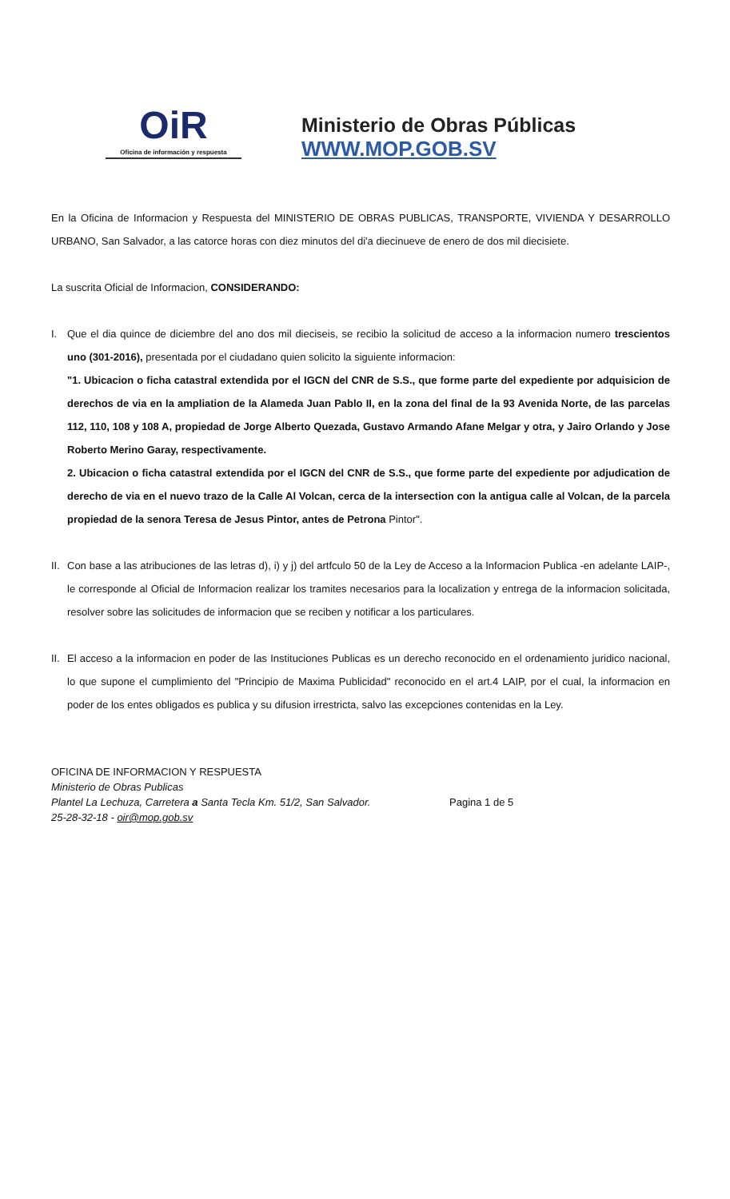OiR
Oficina de información y respuesta
Ministerio de Obras Públicas
WWW.MOP.GOB.SV
En la Oficina de Informacion y Respuesta del MINISTERIO DE OBRAS PUBLICAS, TRANSPORTE, VIVIENDA Y DESARROLLO URBANO, San Salvador, a las catorce horas con diez minutos del di'a diecinueve de enero de dos mil diecisiete.
La suscrita Oficial de Informacion, CONSIDERANDO:
I. Que el dia quince de diciembre del ano dos mil dieciseis, se recibio la solicitud de acceso a la informacion numero trescientos uno (301-2016), presentada por el ciudadano quien solicito la siguiente informacion:
"1. Ubicacion o ficha catastral extendida por el IGCN del CNR de S.S., que forme parte del expediente por adquisicion de derechos de via en la ampliation de la Alameda Juan Pablo II, en la zona del final de la 93 Avenida Norte, de las parcelas 112, 110, 108 y 108 A, propiedad de Jorge Alberto Quezada, Gustavo Armando Afane Melgar y otra, y Jairo Orlando y Jose Roberto Merino Garay, respectivamente.
2. Ubicacion o ficha catastral extendida por el IGCN del CNR de S.S., que forme parte del expediente por adjudication de derecho de via en el nuevo trazo de la Calle Al Volcan, cerca de la intersection con la antigua calle al Volcan, de la parcela propiedad de la senora Teresa de Jesus Pintor, antes de Petrona Pintor".
II.
Con base a las atribuciones de las letras d), i) y j) del artfculo 50 de la Ley de Acceso a la Informacion Publica -en adelante LAIP-, le corresponde al Oficial de Informacion realizar los tramites necesarios para la localization y entrega de la informacion solicitada, resolver sobre las solicitudes de informacion que se reciben y notificar a los particulares.
II.
El acceso a la informacion en poder de las Instituciones Publicas es un derecho reconocido en el ordenamiento juridico nacional, lo que supone el cumplimiento del "Principio de Maxima Publicidad" reconocido en el art.4 LAIP, por el cual, la informacion en poder de los entes obligados es publica y su difusion irrestricta, salvo las excepciones contenidas en la Ley.
OFICINA DE INFORMACION Y RESPUESTA
Ministerio de Obras Publicas
Plantel La Lechuza, Carretera a Santa Tecla Km. 51/2, San Salvador. Pagina 1 de 5
25-28-32-18 - oir@mop.gob.sv